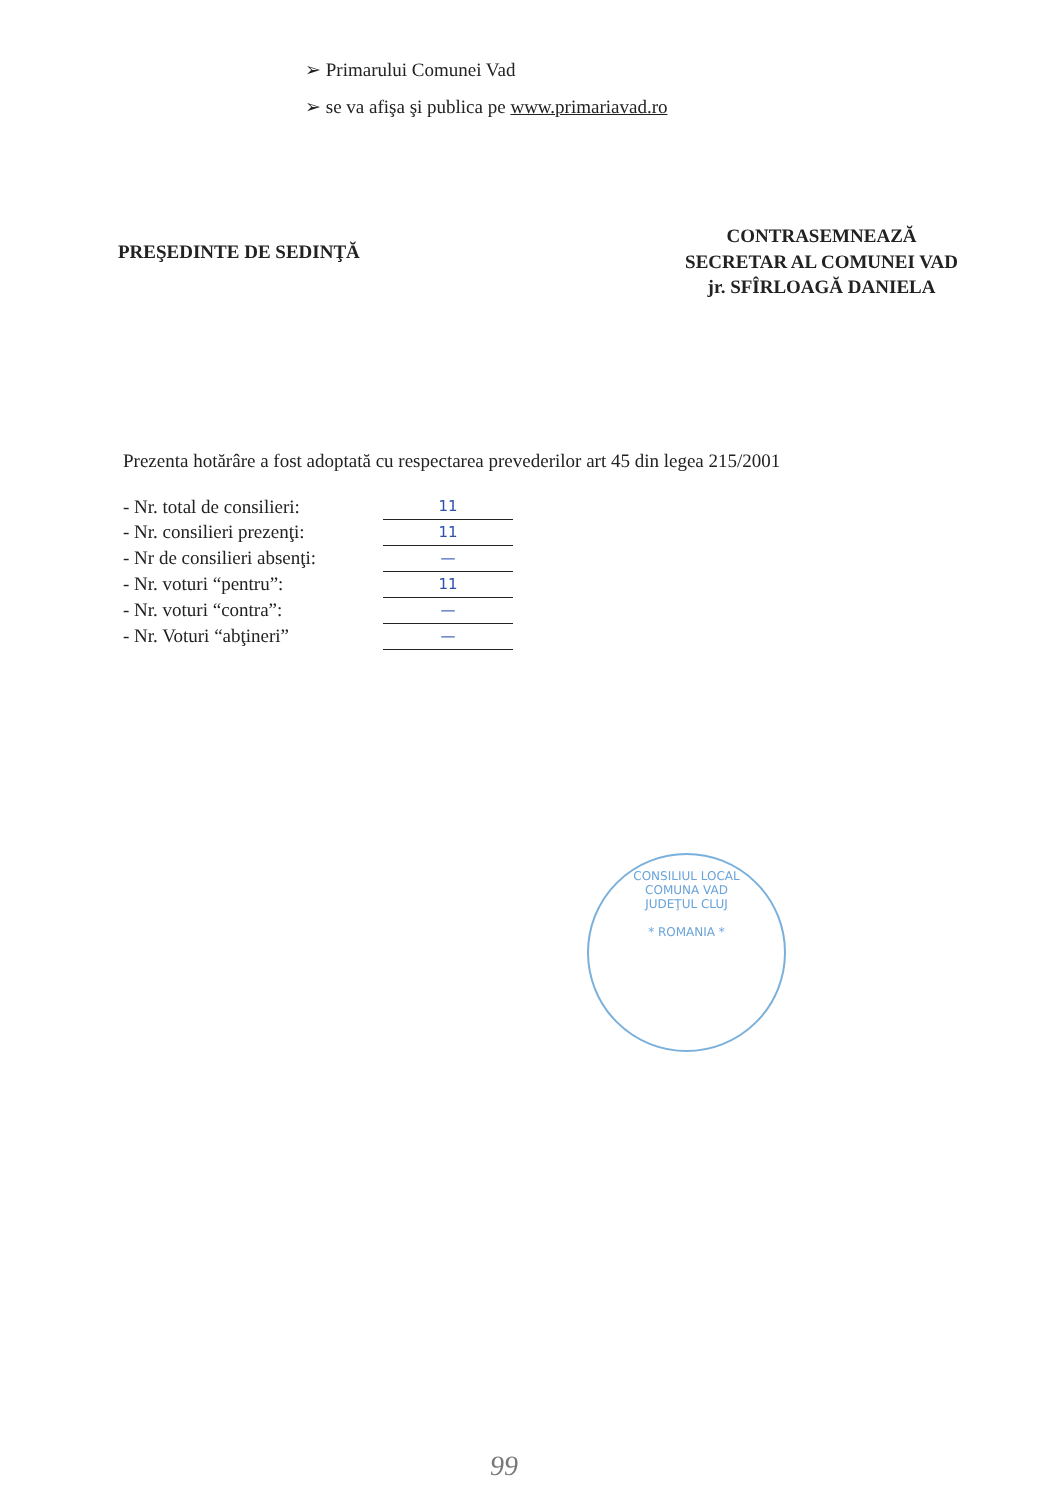➢ Primarului Comunei Vad
➢ se va afişa şi publica pe www.primariavad.ro
PREŞEDINTE DE SEDINŢĂ
CONTRASEMNEAZĂ
SECRETAR AL COMUNEI VAD
jr. SFÎRLOAGĂ DANIELA
Prezenta hotărâre a fost adoptată cu respectarea prevederilor art 45 din legea 215/2001
| - Nr. total de consilieri: | 11 |
| - Nr. consilieri prezenţi: | 11 |
| - Nr de consilieri absenţi: | — |
| - Nr. voturi “pentru”: | 11 |
| - Nr. voturi “contra”: | — |
| - Nr. Voturi “abţineri” | — |
CONSILIUL LOCAL
COMUNA VAD
JUDEŢUL CLUJ
* ROMANIA *
99